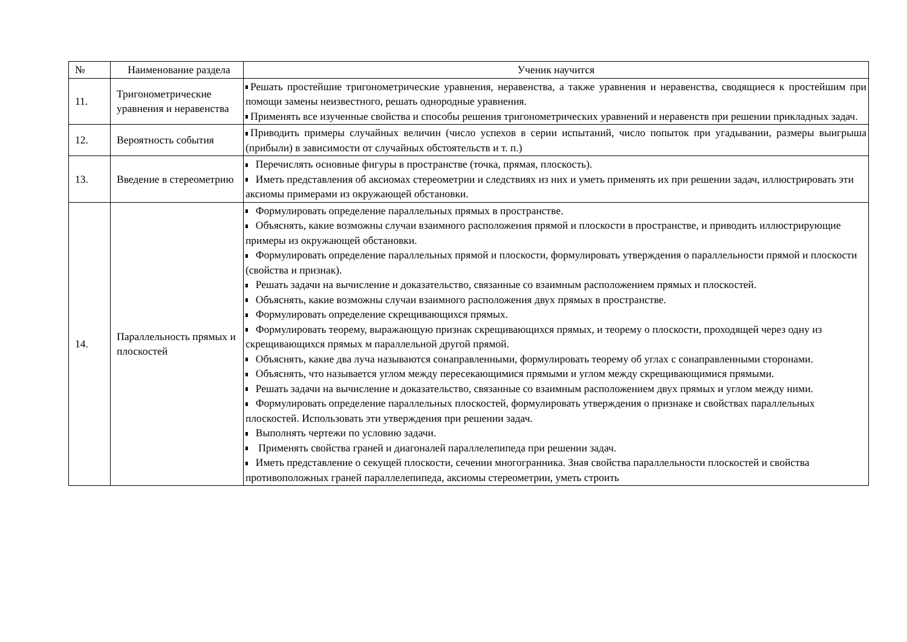| № | Наименование раздела | Ученик научится |
| --- | --- | --- |
| 11. | Тригонометрические уравнения и неравенства | Решать простейшие тригонометрические уравнения, неравенства, а также уравнения и неравенства, сводящиеся к простейшим при помощи замены неизвестного, решать однородные уравнения. Применять все изученные свойства и способы решения тригонометрических уравнений и неравенств при решении прикладных задач. |
| 12. | Вероятность события | Приводить примеры случайных величин (число успехов в серии испытаний, число попыток при угадывании, размеры выигрыша (прибыли) в зависимости от случайных обстоятельств и т. п.) |
| 13. | Введение в стереометрию | Перечислять основные фигуры в пространстве (точка, прямая, плоскость). Иметь представления об аксиомах стереометрии и следствиях из них и уметь применять их при решении задач, иллюстрировать эти аксиомы примерами из окружающей обстановки. |
| 14. | Параллельность прямых и плоскостей | Формулировать определение параллельных прямых в пространстве. Объяснять, какие возможны случаи взаимного расположения прямой и плоскости в пространстве, и приводить иллюстрирующие примеры из окружающей обстановки. Формулировать определение параллельных прямой и плоскости, формулировать утверждения о параллельности прямой и плоскости (свойства и признак). Решать задачи на вычисление и доказательство, связанные со взаимным расположением прямых и плоскостей. Объяснять, какие возможны случаи взаимного расположения двух прямых в пространстве. Формулировать определение скрещивающихся прямых. Формулировать теорему, выражающую признак скрещивающихся прямых, и теорему о плоскости, проходящей через одну из скрещивающихся прямых м параллельной другой прямой. Объяснять, какие два луча называются сонаправленными, формулировать теорему об углах с сонаправленными сторонами. Объяснять, что называется углом между пересекающимися прямыми и углом между скрещивающимися прямыми. Решать задачи на вычисление и доказательство, связанные со взаимным расположением двух прямых и углом между ними. Формулировать определение параллельных плоскостей, формулировать утверждения о признаке и свойствах параллельных плоскостей. Использовать эти утверждения при решении задач. Выполнять чертежи по условию задачи. Применять свойства граней и диагоналей параллелепипеда при решении задач. Иметь представление о секущей плоскости, сечении многогранника. Зная свойства параллельности плоскостей и свойства противоположных граней параллелепипеда, аксиомы стереометрии, уметь строить |